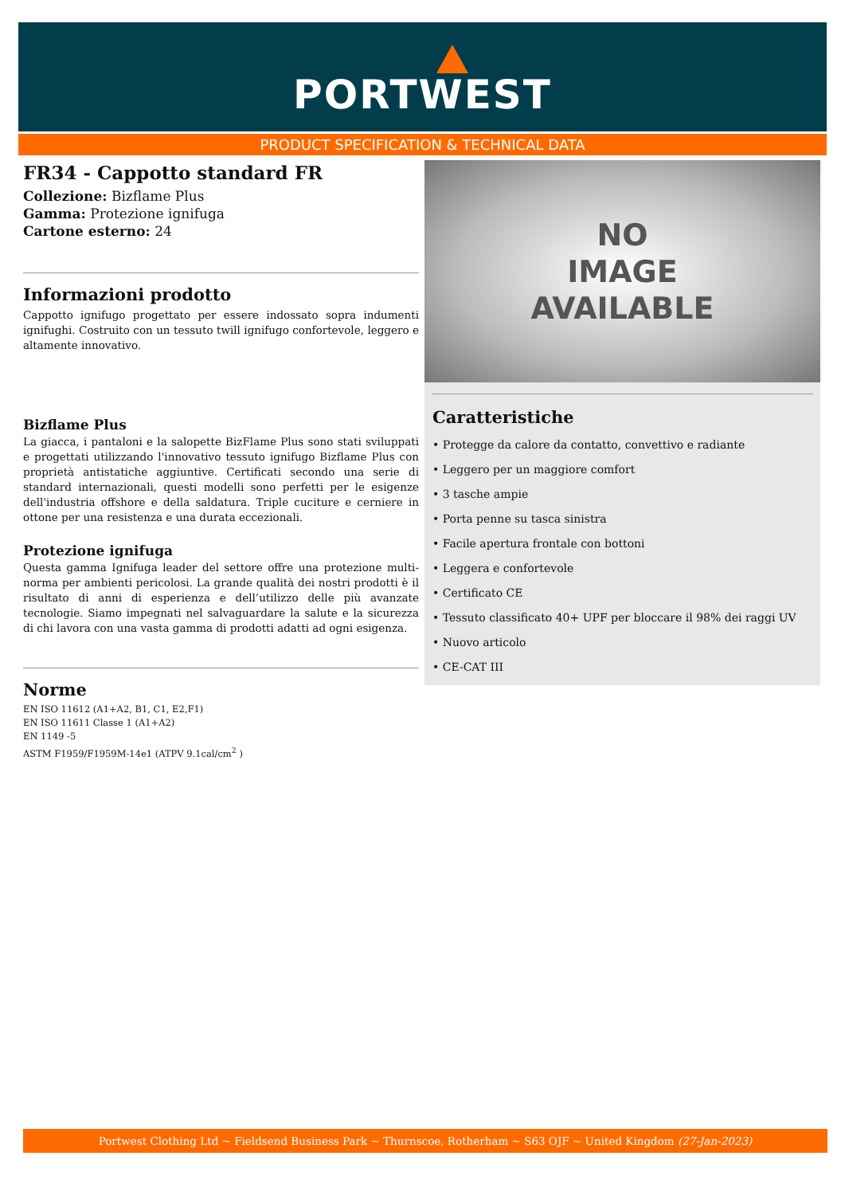PORTWEST
PRODUCT SPECIFICATION & TECHNICAL DATA
FR34 - Cappotto standard FR
Collezione: Bizflame Plus
Gamma: Protezione ignifuga
Cartone esterno: 24
Informazioni prodotto
Cappotto ignifugo progettato per essere indossato sopra indumenti ignifughi. Costruito con un tessuto twill ignifugo confortevole, leggero e altamente innovativo.
Bizflame Plus
La giacca, i pantaloni e la salopette BizFlame Plus sono stati sviluppati e progettati utilizzando l'innovativo tessuto ignifugo Bizflame Plus con proprietà antistatiche aggiuntive. Certificati secondo una serie di standard internazionali, questi modelli sono perfetti per le esigenze dell'industria offshore e della saldatura. Triple cuciture e cerniere in ottone per una resistenza e una durata eccezionali.
Protezione ignifuga
Questa gamma Ignifuga leader del settore offre una protezione multi-norma per ambienti pericolosi. La grande qualità dei nostri prodotti è il risultato di anni di esperienza e dell’utilizzo delle più avanzate tecnologie. Siamo impegnati nel salvaguardare la salute e la sicurezza di chi lavora con una vasta gamma di prodotti adatti ad ogni esigenza.
Norme
EN ISO 11612 (A1+A2, B1, C1, E2,F1)
EN ISO 11611 Classe 1 (A1+A2)
EN 1149 -5
ASTM F1959/F1959M-14e1 (ATPV 9.1cal/cm<sup>2</sup> )
NO
IMAGE
AVAILABLE
Caratteristiche
• Protegge da calore da contatto, convettivo e radiante
• Leggero per un maggiore comfort
• 3 tasche ampie
• Porta penne su tasca sinistra
• Facile apertura frontale con bottoni
• Leggera e confortevole
• Certificato CE
• Tessuto classificato 40+ UPF per bloccare il 98% dei raggi UV
• Nuovo articolo
• CE-CAT III
Portwest Clothing Ltd ~ Fieldsend Business Park ~ Thurnscoe, Rotherham ~ S63 OJF ~ United Kingdom (27-Jan-2023)